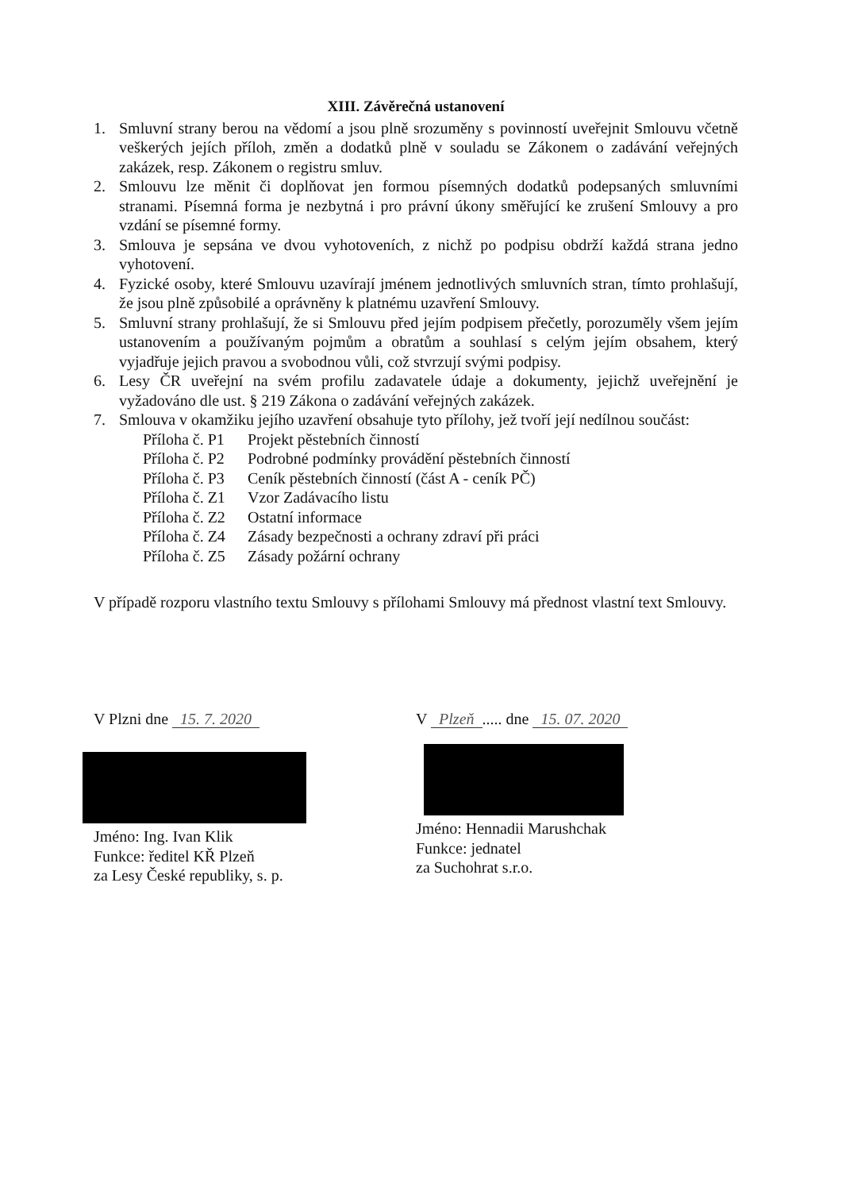XIII. Závěrečná ustanovení
1. Smluvní strany berou na vědomí a jsou plně srozuměny s povinností uveřejnit Smlouvu včetně veškerých jejích příloh, změn a dodatků plně v souladu se Zákonem o zadávání veřejných zakázek, resp. Zákonem o registru smluv.
2. Smlouvu lze měnit či doplňovat jen formou písemných dodatků podepsaných smluvními stranami. Písemná forma je nezbytná i pro právní úkony směřující ke zrušení Smlouvy a pro vzdání se písemné formy.
3. Smlouva je sepsána ve dvou vyhotoveních, z nichž po podpisu obdrží každá strana jedno vyhotovení.
4. Fyzické osoby, které Smlouvu uzavírají jménem jednotlivých smluvních stran, tímto prohlašují, že jsou plně způsobilé a oprávněny k platnému uzavření Smlouvy.
5. Smluvní strany prohlašují, že si Smlouvu před jejím podpisem přečetly, porozuměly všem jejím ustanovením a používaným pojmům a obratům a souhlasí s celým jejím obsahem, který vyjadřuje jejich pravou a svobodnou vůli, což stvrzují svými podpisy.
6. Lesy ČR uveřejní na svém profilu zadavatele údaje a dokumenty, jejichž uveřejnění je vyžadováno dle ust. § 219 Zákona o zadávání veřejných zakázek.
7. Smlouva v okamžiku jejího uzavření obsahuje tyto přílohy, jež tvoří její nedílnou součást:
Příloha č. P1 Projekt pěstebních činností
Příloha č. P2 Podrobné podmínky provádění pěstebních činností
Příloha č. P3 Ceník pěstebních činností (část A - ceník PČ)
Příloha č. Z1 Vzor Zadávacího listu
Příloha č. Z2 Ostatní informace
Příloha č. Z4 Zásady bezpečnosti a ochrany zdraví při práci
Příloha č. Z5 Zásady požární ochrany
V případě rozporu vlastního textu Smlouvy s přílohami Smlouvy má přednost vlastní text Smlouvy.
V Plzni dne 15. 7. 2020
Jméno: Ing. Ivan Klik
Funkce: ředitel KŘ Plzeň
za Lesy České republiky, s. p.
V Plzeň..... dne 15. 07. 2020
Jméno: Hennadii Marushchak
Funkce: jednatel
za Suchohrat s.r.o.